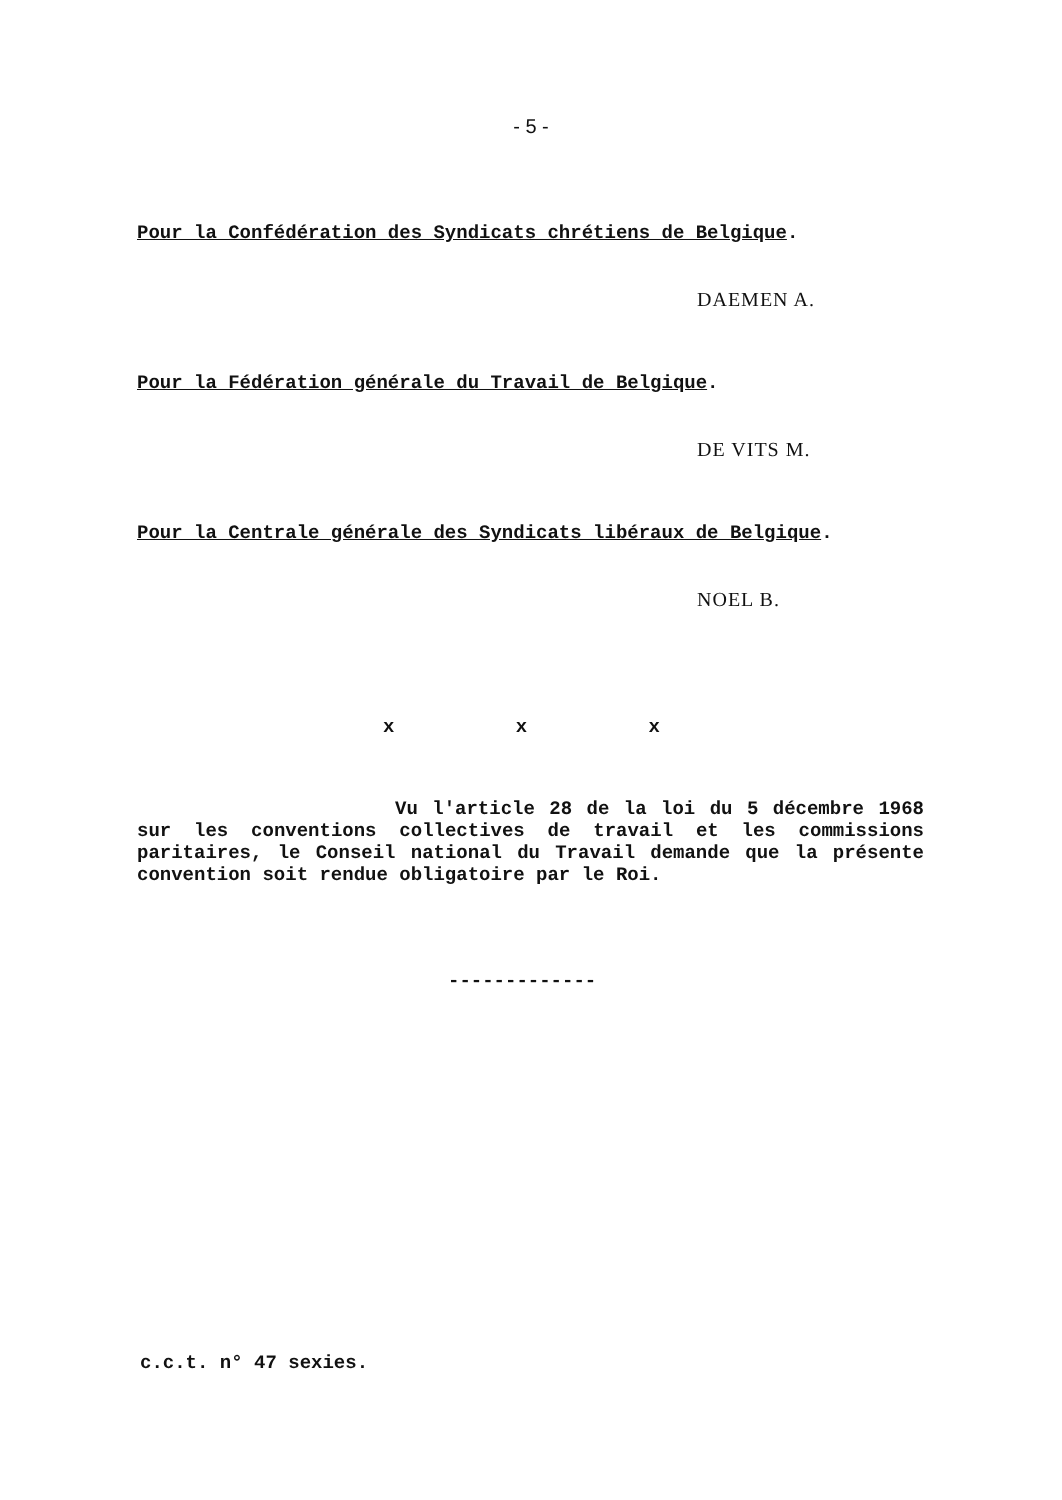- 5 -
Pour la Confédération des Syndicats chrétiens de Belgique.
DAEMEN A.
Pour la Fédération générale du Travail de Belgique.
DE VITS M.
Pour la Centrale générale des Syndicats libéraux de Belgique.
NOEL B.
x x x
Vu l'article 28 de la loi du 5 décembre 1968 sur les conventions collectives de travail et les commissions paritaires, le Conseil national du Travail demande que la présente convention soit rendue obligatoire par le Roi.
-------------
c.c.t. n° 47 sexies.